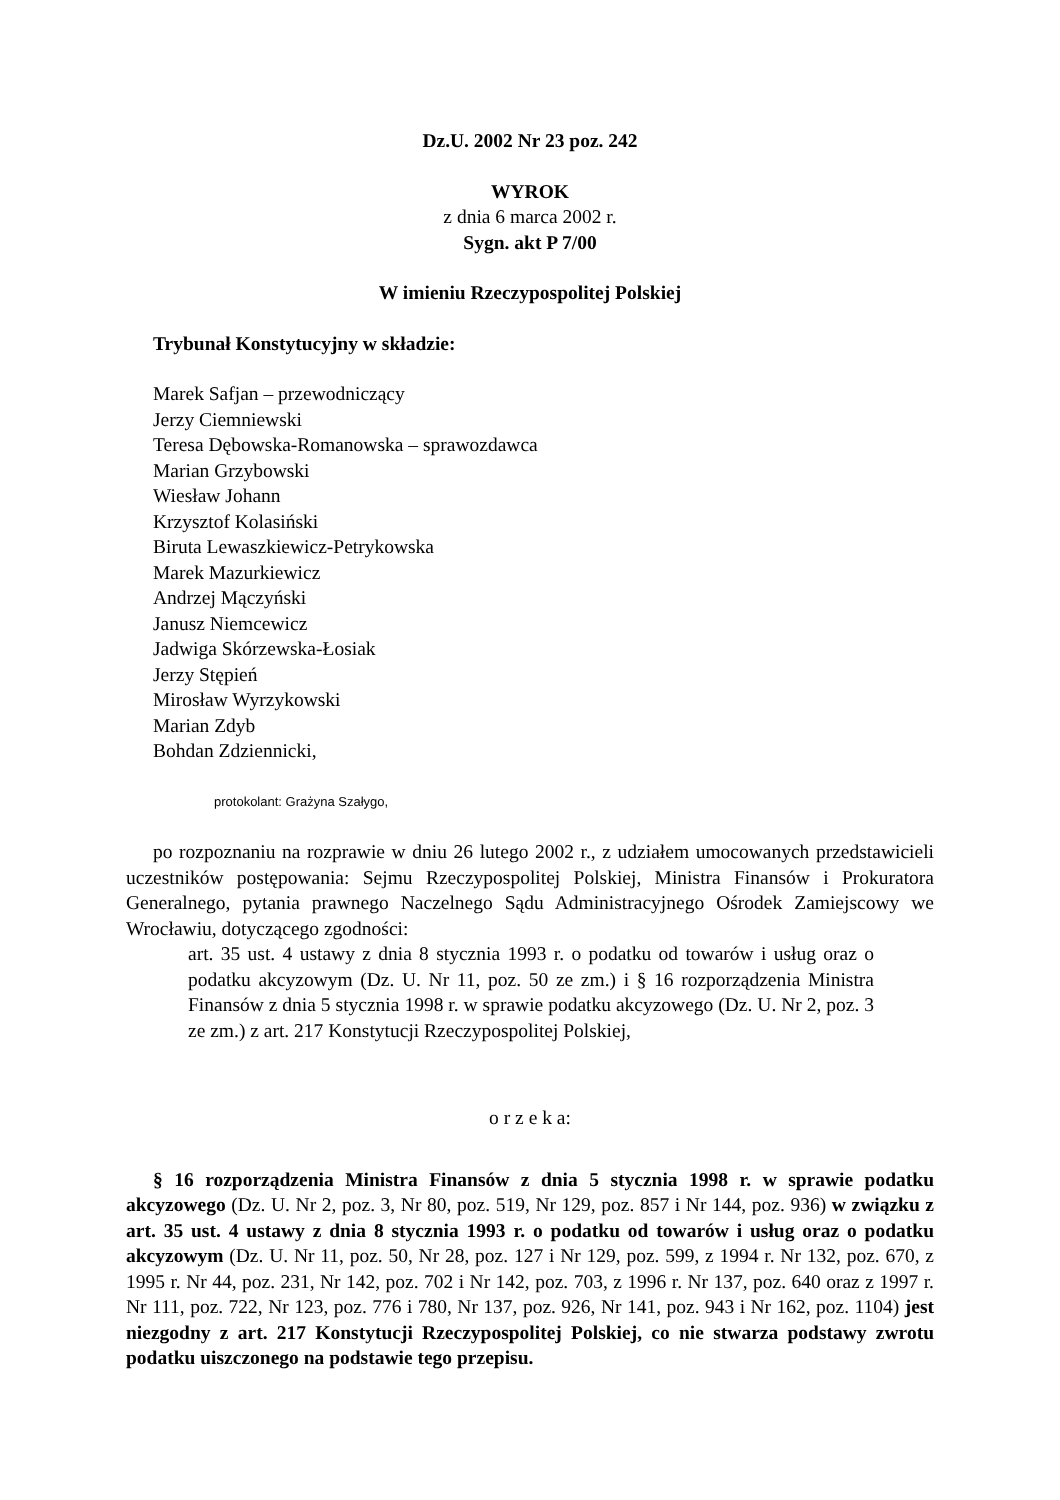Dz.U. 2002 Nr 23 poz. 242
WYROK
z dnia 6 marca 2002 r.
Sygn. akt P 7/00
W imieniu Rzeczypospolitej Polskiej
Trybunał Konstytucyjny w składzie:
Marek Safjan – przewodniczący
Jerzy Ciemniewski
Teresa Dębowska-Romanowska – sprawozdawca
Marian Grzybowski
Wiesław Johann
Krzysztof Kolasiński
Biruta Lewaszkiewicz-Petrykowska
Marek Mazurkiewicz
Andrzej Mączyński
Janusz Niemcewicz
Jadwiga Skórzewska-Łosiak
Jerzy Stępień
Mirosław Wyrzykowski
Marian Zdyb
Bohdan Zdziennicki,
protokolant: Grażyna Szałygo,
po rozpoznaniu na rozprawie w dniu 26 lutego 2002 r., z udziałem umocowanych przedstawicieli uczestników postępowania: Sejmu Rzeczypospolitej Polskiej, Ministra Finansów i Prokuratora Generalnego, pytania prawnego Naczelnego Sądu Administracyjnego Ośrodek Zamiejscowy we Wrocławiu, dotyczącego zgodności:
art. 35 ust. 4 ustawy z dnia 8 stycznia 1993 r. o podatku od towarów i usług oraz o podatku akcyzowym (Dz. U. Nr 11, poz. 50 ze zm.) i § 16 rozporządzenia Ministra Finansów z dnia 5 stycznia 1998 r. w sprawie podatku akcyzowego (Dz. U. Nr 2, poz. 3 ze zm.) z art. 217 Konstytucji Rzeczypospolitej Polskiej,
o r z e k a:
§ 16 rozporządzenia Ministra Finansów z dnia 5 stycznia 1998 r. w sprawie podatku akcyzowego (Dz. U. Nr 2, poz. 3, Nr 80, poz. 519, Nr 129, poz. 857 i Nr 144, poz. 936) w związku z art. 35 ust. 4 ustawy z dnia 8 stycznia 1993 r. o podatku od towarów i usług oraz o podatku akcyzowym (Dz. U. Nr 11, poz. 50, Nr 28, poz. 127 i Nr 129, poz. 599, z 1994 r. Nr 132, poz. 670, z 1995 r. Nr 44, poz. 231, Nr 142, poz. 702 i Nr 142, poz. 703, z 1996 r. Nr 137, poz. 640 oraz z 1997 r. Nr 111, poz. 722, Nr 123, poz. 776 i 780, Nr 137, poz. 926, Nr 141, poz. 943 i Nr 162, poz. 1104) jest niezgodny z art. 217 Konstytucji Rzeczypospolitej Polskiej, co nie stwarza podstawy zwrotu podatku uiszczonego na podstawie tego przepisu.